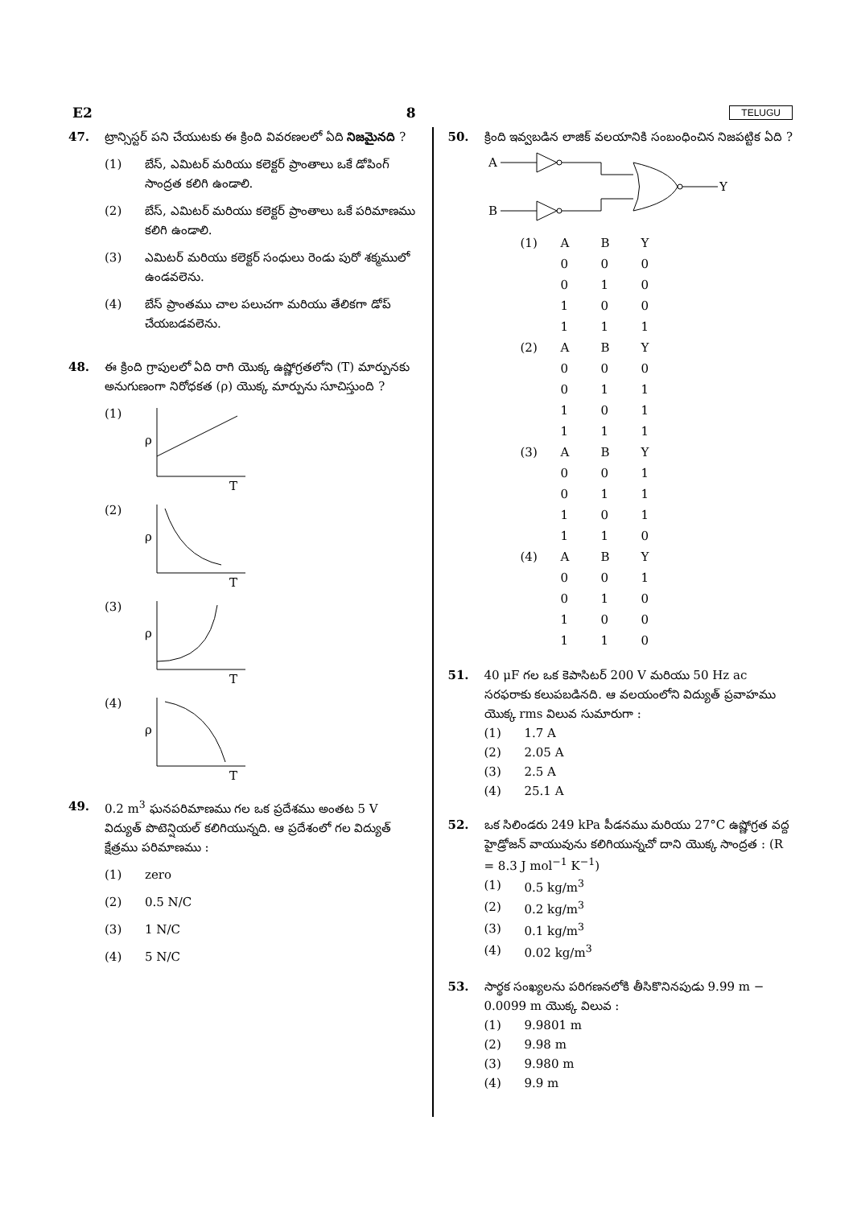E2 8 TELUGU
47. ట్రాన్సిస్టర్ పని చేయుటకు ఈ క్రింది వివరణలలో ఏది నిజమైనది ?
(1) బేస్, ఎమిటర్ మరియు కలెక్టర్ ప్రాంతాలు ఒకే డోపింగ్ సాంద్రత కలిగి ఉండాలి.
(2) బేస్, ఎమిటర్ మరియు కలెక్టర్ ప్రాంతాలు ఒకే పరిమాణము కలిగి ఉండాలి.
(3) ఎమిటర్ మరియు కలెక్టర్ సంధులు రెండు పురో శక్మములో ఉండవలెను.
(4) బేస్ ప్రాంతము చాల పలుచగా మరియు తేలికగా డోప్ చేయబడవలెను.
48. ఈ క్రింది గ్రాపులలో ఏది రాగి యొక్క ఉష్ణోగ్రతలోని (T) మార్పునకు అనుగుణంగా నిరోధకత (ρ) యొక్క మార్పును సూచిస్తుంది ?
(1)
ρ
T
(2)
ρ
T
(3)
ρ
T
(4)
ρ
T
49. 0.2 m<sup>3</sup> ఘనపరిమాణము గల ఒక ప్రదేశము అంతట 5 V విద్యుత్ పొటెన్షియల్ కలిగియున్నది. ఆ ప్రదేశంలో గల విద్యుత్ క్షేత్రము పరిమాణము :
(1) zero
(2) 0.5 N/C
(3) 1 N/C
(4) 5 N/C
50. క్రింది ఇవ్వబడిన లాజిక్ వలయానికి సంబంధించిన నిజపట్టిక ఏది ?
A
B
Y
| (1) | A | B | Y |
| | 0 | 0 | 0 |
| | 0 | 1 | 0 |
| | 1 | 0 | 0 |
| | 1 | 1 | 1 |
| (2) | A | B | Y |
| | 0 | 0 | 0 |
| | 0 | 1 | 1 |
| | 1 | 0 | 1 |
| | 1 | 1 | 1 |
| (3) | A | B | Y |
| | 0 | 0 | 1 |
| | 0 | 1 | 1 |
| | 1 | 0 | 1 |
| | 1 | 1 | 0 |
| (4) | A | B | Y |
| | 0 | 0 | 1 |
| | 0 | 1 | 0 |
| | 1 | 0 | 0 |
| | 1 | 1 | 0 |
51. 40 μF గల ఒక కెపాసిటర్ 200 V మరియు 50 Hz ac సరఫరాకు కలుపబడినది. ఆ వలయంలోని విద్యుత్ ప్రవాహము యొక్క rms విలువ సుమారుగా :
(1) 1.7 A
(2) 2.05 A
(3) 2.5 A
(4) 25.1 A
52. ఒక సిలిండరు 249 kPa పీడనము మరియు 27°C ఉష్ణోగ్రత వద్ద హైడ్రోజన్ వాయువును కలిగియున్నచో దాని యొక్క సాంద్రత : (R = 8.3 J mol<sup>−1</sup> K<sup>−1</sup>)
(1) 0.5 kg/m<sup>3</sup>
(2) 0.2 kg/m<sup>3</sup>
(3) 0.1 kg/m<sup>3</sup>
(4) 0.02 kg/m<sup>3</sup>
53. సార్థక సంఖ్యలను పరిగణనలోకి తీసికొనినపుడు 9.99 m − 0.0099 m యొక్క విలువ :
(1) 9.9801 m
(2) 9.98 m
(3) 9.980 m
(4) 9.9 m